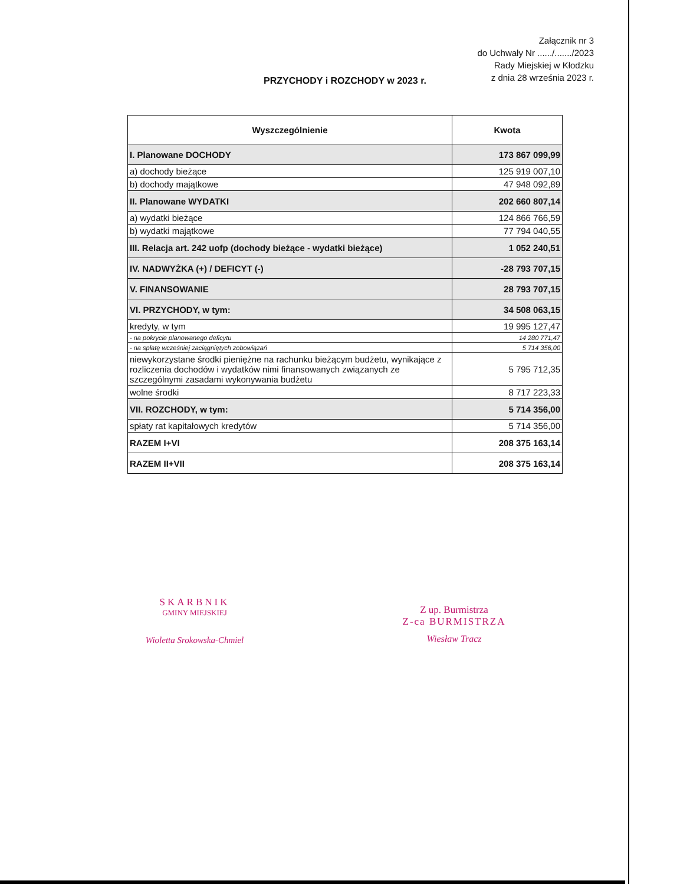Załącznik nr 3
do Uchwały Nr ....../......./2023
Rady Miejskiej w Kłodzku
z dnia 28 września 2023 r.
PRZYCHODY i ROZCHODY w 2023 r.
| Wyszczególnienie | Kwota |
| --- | --- |
| I. Planowane DOCHODY | 173 867 099,99 |
| a) dochody bieżące | 125 919 007,10 |
| b) dochody majątkowe | 47 948 092,89 |
| II. Planowane WYDATKI | 202 660 807,14 |
| a) wydatki bieżące | 124 866 766,59 |
| b) wydatki majątkowe | 77 794 040,55 |
| III. Relacja art. 242 uofp (dochody bieżące - wydatki bieżące) | 1 052 240,51 |
| IV. NADWYŻKA (+) / DEFICYT (-) | -28 793 707,15 |
| V. FINANSOWANIE | 28 793 707,15 |
| VI. PRZYCHODY, w tym: | 34 508 063,15 |
| kredyty, w tym | 19 995 127,47 |
| - na pokrycie planowanego deficytu | 14 280 771,47 |
| - na spłatę wcześniej zaciągniętych zobowiązań | 5 714 356,00 |
| niewykorzystane środki pieniężne na rachunku bieżącym budżetu, wynikające z rozliczenia dochodów i wydatków nimi finansowanych związanych ze szczególnymi zasadami wykonywania budżetu | 5 795 712,35 |
| wolne środki | 8 717 223,33 |
| VII. ROZCHODY, w tym: | 5 714 356,00 |
| spłaty rat kapitałowych kredytów | 5 714 356,00 |
| RAZEM I+VI | 208 375 163,14 |
| RAZEM II+VII | 208 375 163,14 |
SKARBNIK
GMINY MIEJSKIEJ
Wioletta Srokowska-Chmiel
Z up. Burmistrza
Z-ca BURMISTRZA
Wiesław Tracz